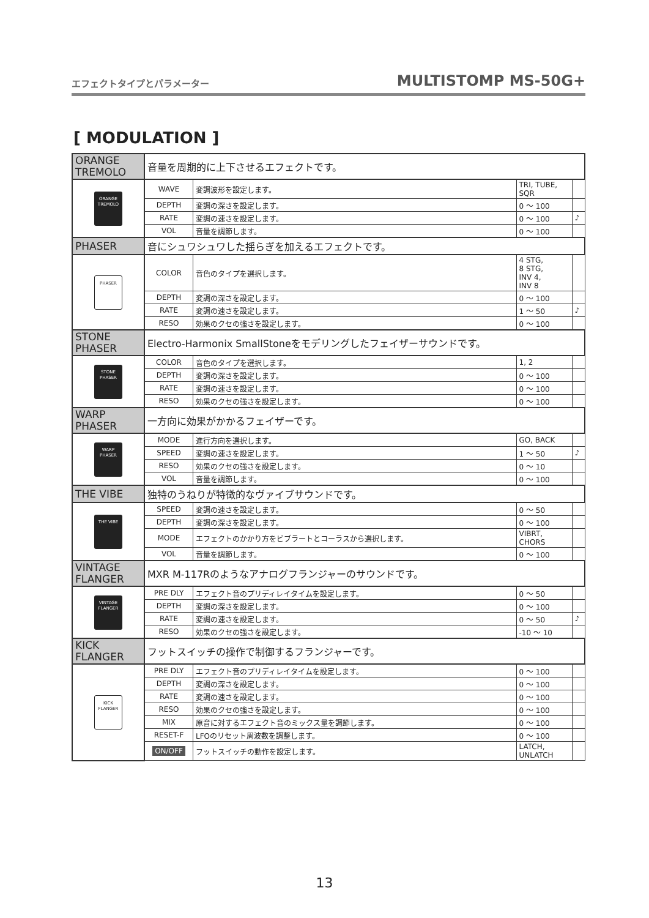エフェクトタイプとパラメーター MULTISTOMP MS-50G+
[ MODULATION ]
| ORANGE TREMOLO | 音量を周期的に上下させるエフェクトです。 | | | |
| ORANGE TREMOLO | WAVE | 変調波形を設定します。 | TRI, TUBE, SQR | |
| | DEPTH | 変調の深さを設定します。 | 0 ～ 100 | |
| | RATE | 変調の速さを設定します。 | 0 ～ 100 | ♪ |
| | VOL | 音量を調節します。 | 0 ～ 100 | |
| PHASER | 音にシュワシュワした揺らぎを加えるエフェクトです。 | | | |
| PHASER | COLOR | 音色のタイプを選択します。 | 4 STG, 8 STG, INV 4, INV 8 | |
| | DEPTH | 変調の深さを設定します。 | 0 ～ 100 | |
| | RATE | 変調の速さを設定します。 | 1 ～ 50 | ♪ |
| | RESO | 効果のクセの強さを設定します。 | 0 ～ 100 | |
| STONE PHASER | Electro-Harmonix SmallStoneをモデリングしたフェイザーサウンドです。 | | | |
| STONE PHASER | COLOR | 音色のタイプを選択します。 | 1, 2 | |
| | DEPTH | 変調の深さを設定します。 | 0 ～ 100 | |
| | RATE | 変調の速さを設定します。 | 0 ～ 100 | |
| | RESO | 効果のクセの強さを設定します。 | 0 ～ 100 | |
| WARP PHASER | 一方向に効果がかかるフェイザーです。 | | | |
| WARP PHASER | MODE | 進行方向を選択します。 | GO, BACK | |
| | SPEED | 変調の速さを設定します。 | 1 ～ 50 | ♪ |
| | RESO | 効果のクセの強さを設定します。 | 0 ～ 10 | |
| | VOL | 音量を調節します。 | 0 ～ 100 | |
| THE VIBE | 独特のうねりが特徴的なヴァイブサウンドです。 | | | |
| THE VIBE | SPEED | 変調の速さを設定します。 | 0 ～ 50 | |
| | DEPTH | 変調の深さを設定します。 | 0 ～ 100 | |
| | MODE | エフェクトのかかり方をビブラートとコーラスから選択します。 | VIBRT, CHORS | |
| | VOL | 音量を調節します。 | 0 ～ 100 | |
| VINTAGE FLANGER | MXR M-117Rのようなアナログフランジャーのサウンドです。 | | | |
| VINTAGE FLANGER | PRE DLY | エフェクト音のプリディレイタイムを設定します。 | 0 ～ 50 | |
| | DEPTH | 変調の深さを設定します。 | 0 ～ 100 | |
| | RATE | 変調の速さを設定します。 | 0 ～ 50 | ♪ |
| | RESO | 効果のクセの強さを設定します。 | -10 ～ 10 | |
| KICK FLANGER | フットスイッチの操作で制御するフランジャーです。 | | | |
| KICK FLANGER | PRE DLY | エフェクト音のプリディレイタイムを設定します。 | 0 ～ 100 | |
| | DEPTH | 変調の深さを設定します。 | 0 ～ 100 | |
| | RATE | 変調の速さを設定します。 | 0 ～ 100 | |
| | RESO | 効果のクセの強さを設定します。 | 0 ～ 100 | |
| | MIX | 原音に対するエフェクト音のミックス量を調節します。 | 0 ～ 100 | |
| | RESET-F | LFOのリセット周波数を調整します。 | 0 ～ 100 | |
| | ON/OFF | フットスイッチの動作を設定します。 | LATCH, UNLATCH | |
13